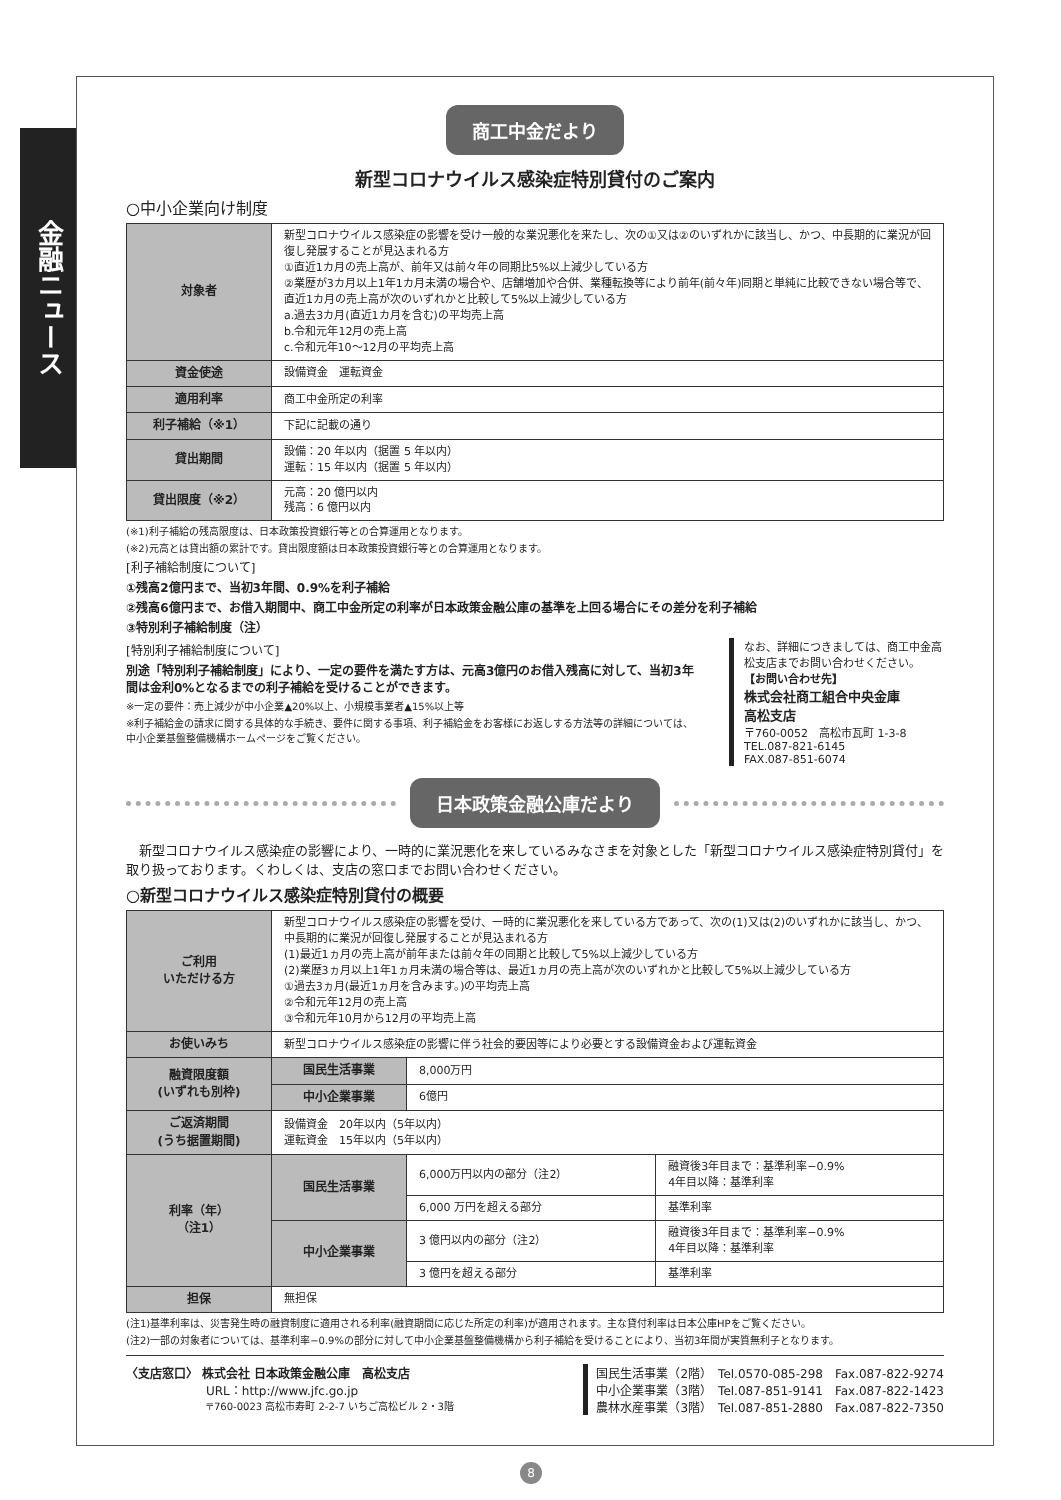金融ニュース
商工中金だより
新型コロナウイルス感染症特別貸付のご案内
○中小企業向け制度
| 対象者 | 新型コロナウイルス感染症の影響を受け一般的な業況悪化を来たし、次の①又は②のいずれかに該当し、かつ、中長期的に業況が回復し発展することが見込まれる方 ①直近1カ月の売上高が、前年又は前々年の同期比5%以上減少している方 ②業歴が3カ月以上1年1カ月未満の場合や、店舗増加や合併、業種転換等により前年(前々年)同期と単純に比較できない場合等で、直近1カ月の売上高が次のいずれかと比較して5%以上減少している方 a.過去3カ月(直近1カ月を含む)の平均売上高 b.令和元年12月の売上高 c.令和元年10～12月の平均売上高 |
| 資金使途 | 設備資金 運転資金 |
| 適用利率 | 商工中金所定の利率 |
| 利子補給（※1） | 下記に記載の通り |
| 貸出期間 | 設備：20 年以内（据置 5 年以内） 運転：15 年以内（据置 5 年以内） |
| 貸出限度（※2） | 元高：20 億円以内 残高：6 億円以内 |
(※1)利子補給の残高限度は、日本政策投資銀行等との合算運用となります。
(※2)元高とは貸出額の累計です。貸出限度額は日本政策投資銀行等との合算運用となります。
[利子補給制度について]
①残高2億円まで、当初3年間、0.9%を利子補給
②残高6億円まで、お借入期間中、商工中金所定の利率が日本政策金融公庫の基準を上回る場合にその差分を利子補給
③特別利子補給制度（注）
[特別利子補給制度について]
別途「特別利子補給制度」により、一定の要件を満たす方は、元高3億円のお借入残高に対して、当初3年間は金利0%となるまでの利子補給を受けることができます。
※一定の要件：売上減少が中小企業▲20%以上、小規模事業者▲15%以上等
※利子補給金の請求に関する具体的な手続き、要件に関する事項、利子補給金をお客様にお返しする方法等の詳細については、中小企業基盤整備機構ホームページをご覧ください。
なお、詳細につきましては、商工中金高松支店までお問い合わせください。
【お問い合わせ先】
株式会社商工組合中央金庫
高松支店
〒760-0052　高松市瓦町 1-3-8
TEL.087-821-6145
FAX.087-851-6074
日本政策金融公庫だより
　新型コロナウイルス感染症の影響により、一時的に業況悪化を来しているみなさまを対象とした「新型コロナウイルス感染症特別貸付」を取り扱っております。くわしくは、支店の窓口までお問い合わせください。
○新型コロナウイルス感染症特別貸付の概要
| ご利用 いただける方 | 新型コロナウイルス感染症の影響を受け、一時的に業況悪化を来している方であって、次の(1)又は(2)のいずれかに該当し、かつ、中長期的に業況が回復し発展することが見込まれる方 (1)最近1ヵ月の売上高が前年または前々年の同期と比較して5%以上減少している方 (2)業歴3ヵ月以上1年1ヵ月未満の場合等は、最近1ヵ月の売上高が次のいずれかと比較して5%以上減少している方 ①過去3ヵ月(最近1ヵ月を含みます。)の平均売上高 ②令和元年12月の売上高 ③令和元年10月から12月の平均売上高 | | |
| お使いみち | 新型コロナウイルス感染症の影響に伴う社会的要因等により必要とする設備資金および運転資金 | | |
| 融資限度額 (いずれも別枠) | 国民生活事業 | 8,000万円 | |
| | 中小企業事業 | 6億円 | |
| ご返済期間 (うち据置期間) | 設備資金 20年以内（5年以内） 運転資金 15年以内（5年以内） | | |
| 利率（年） （注1） | 国民生活事業 | 6,000万円以内の部分（注2） | 融資後3年目まで：基準利率−0.9% 4年目以降：基準利率 |
| | | 6,000 万円を超える部分 | 基準利率 |
| | 中小企業事業 | 3 億円以内の部分（注2） | 融資後3年目まで：基準利率−0.9% 4年目以降：基準利率 |
| | | 3 億円を超える部分 | 基準利率 |
| 担保 | 無担保 | | |
(注1)基準利率は、災害発生時の融資制度に適用される利率(融資期間に応じた所定の利率)が適用されます。主な貸付利率は日本公庫HPをご覧ください。
(注2)一部の対象者については、基準利率−0.9%の部分に対して中小企業基盤整備機構から利子補給を受けることにより、当初3年間が実質無利子となります。
〈支店窓口〉 株式会社 日本政策金融公庫　高松支店
URL：http://www.jfc.go.jp
〒760-0023 高松市寿町 2-2-7 いちご高松ビル 2・3階
国民生活事業（2階）　Tel.0570-085-298　Fax.087-822-9274
中小企業事業（3階）　Tel.087-851-9141　Fax.087-822-1423
農林水産事業（3階）　Tel.087-851-2880　Fax.087-822-7350
8